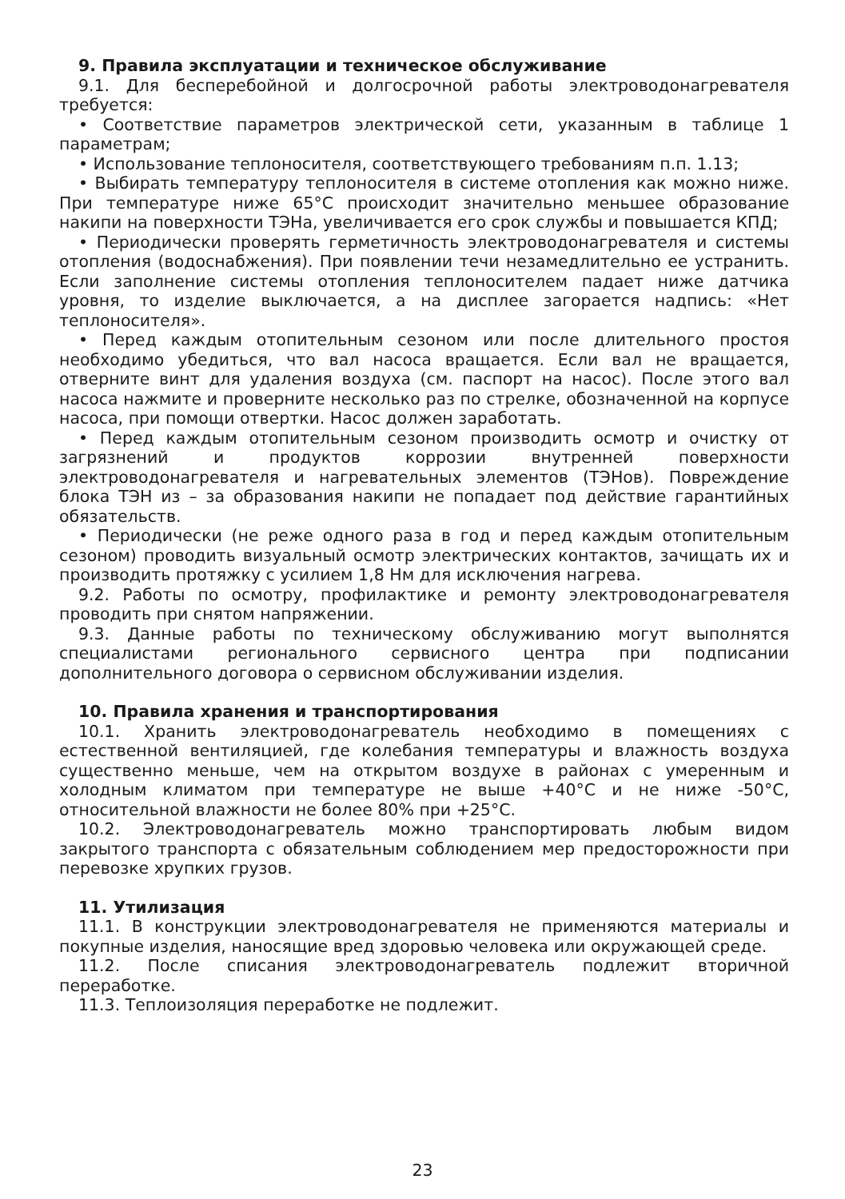9. Правила эксплуатации и техническое обслуживание
9.1. Для бесперебойной и долгосрочной работы электроводонагревателя требуется:
• Соответствие параметров электрической сети, указанным в таблице 1 параметрам;
• Использование теплоносителя, соответствующего требованиям п.п. 1.13;
• Выбирать температуру теплоносителя в системе отопления как можно ниже. При температуре ниже 65°С происходит значительно меньшее образование накипи на поверхности ТЭНа, увеличивается его срок службы и повышается КПД;
• Периодически проверять герметичность электроводонагревателя и системы отопления (водоснабжения). При появлении течи незамедлительно ее устранить. Если заполнение системы отопления теплоносителем падает ниже датчика уровня, то изделие выключается, а на дисплее загорается надпись: «Нет теплоносителя».
• Перед каждым отопительным сезоном или после длительного простоя необходимо убедиться, что вал насоса вращается. Если вал не вращается, отверните винт для удаления воздуха (см. паспорт на насос). После этого вал насоса нажмите и проверните несколько раз по стрелке, обозначенной на корпусе насоса, при помощи отвертки. Насос должен заработать.
• Перед каждым отопительным сезоном производить осмотр и очистку от загрязнений и продуктов коррозии внутренней поверхности электроводонагревателя и нагревательных элементов (ТЭНов). Повреждение блока ТЭН из – за образования накипи не попадает под действие гарантийных обязательств.
• Периодически (не реже одного раза в год и перед каждым отопительным сезоном) проводить визуальный осмотр электрических контактов, зачищать их и производить протяжку с усилием 1,8 Нм для исключения нагрева.
9.2. Работы по осмотру, профилактике и ремонту электроводонагревателя проводить при снятом напряжении.
9.3. Данные работы по техническому обслуживанию могут выполнятся специалистами регионального сервисного центра при подписании дополнительного договора о сервисном обслуживании изделия.
10. Правила хранения и транспортирования
10.1. Хранить электроводонагреватель необходимо в помещениях с естественной вентиляцией, где колебания температуры и влажность воздуха существенно меньше, чем на открытом воздухе в районах с умеренным и холодным климатом при температуре не выше +40°С и не ниже -50°С, относительной влажности не более 80% при +25°С.
10.2. Электроводонагреватель можно транспортировать любым видом закрытого транспорта с обязательным соблюдением мер предосторожности при перевозке хрупких грузов.
11. Утилизация
11.1. В конструкции электроводонагревателя не применяются материалы и покупные изделия, наносящие вред здоровью человека или окружающей среде.
11.2. После списания электроводонагреватель подлежит вторичной переработке.
11.3. Теплоизоляция переработке не подлежит.
23